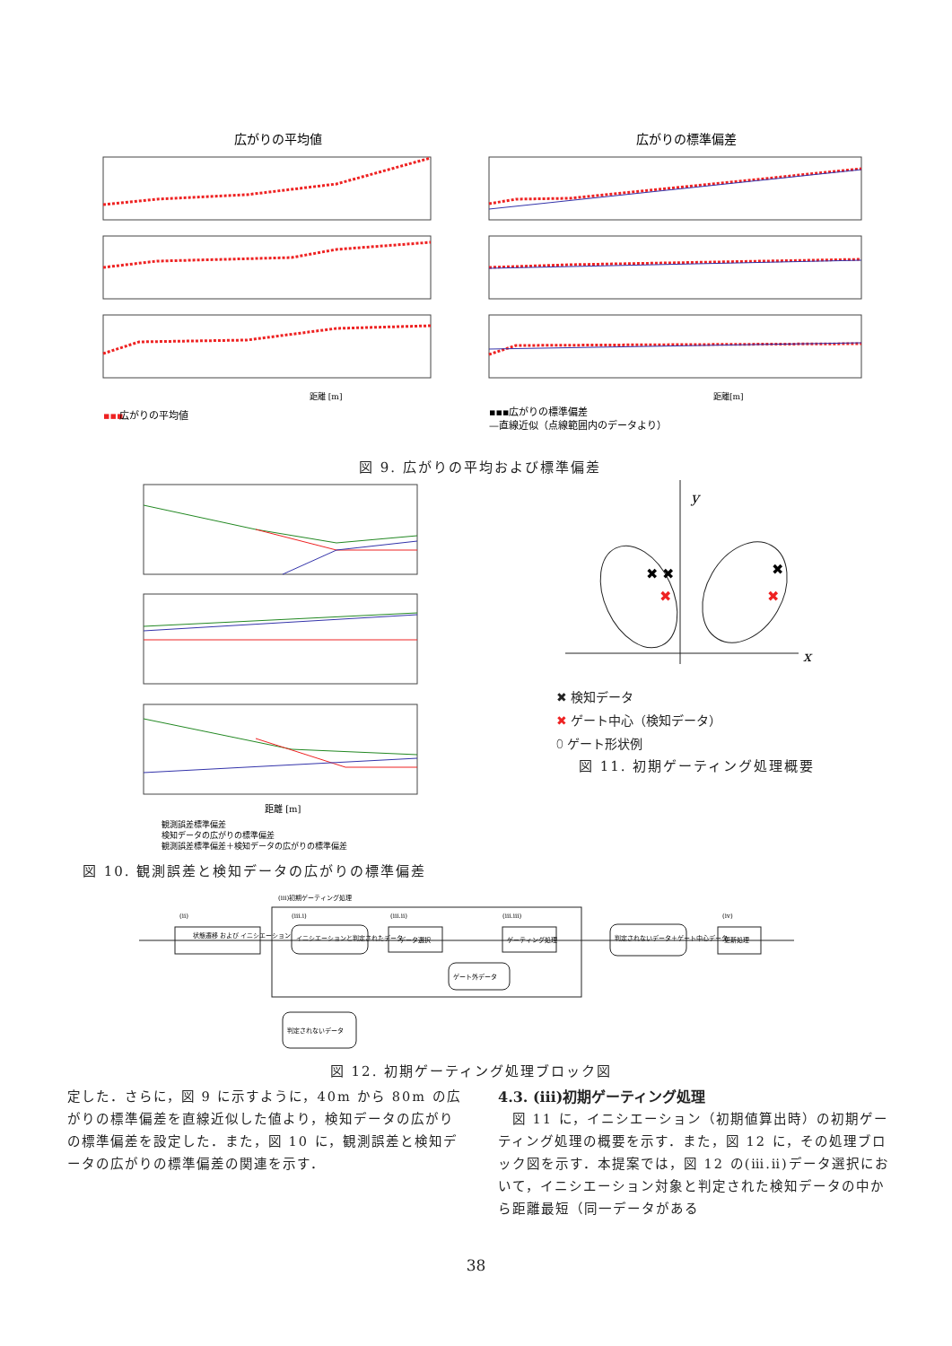広がりの平均値
広がりの標準偏差
距離 [m]
距離[m]
▪▪▪
広がりの平均値
▪▪▪広がりの標準偏差
—直線近似（点線範囲内のデータより）
図 9. 広がりの平均および標準偏差
距離 [m]
観測誤差標準偏差
検知データの広がりの標準偏差
観測誤差標準偏差＋検知データの広がりの標準偏差
図 10. 観測誤差と検知データの広がりの標準偏差
y
x
✖ ✖
✖
✖
✖
✖ 検知データ
✖ ゲート中心（検知データ）
⬯ ゲート形状例
図 11. 初期ゲーティング処理概要
(ⅲ)初期ゲーティング処理
状態遷移 および イニシエーション
イニシエーションと判定されたデータ
データ選択
ゲーティング処理
ゲート外データ
判定されないデータ＋ゲート中心データ
更新処理
判定されないデータ
(ⅱ)
(ⅲ.ⅰ)
(ⅲ.ⅱ)
(ⅲ.ⅲ)
(ⅳ)
図 12. 初期ゲーティング処理ブロック図
定した．さらに，図 9 に示すように，40m から 80m の広がりの標準偏差を直線近似した値より，検知データの広がりの標準偏差を設定した．また，図 10 に，観測誤差と検知データの広がりの標準偏差の関連を示す．
4.3. (ⅲ)初期ゲーティング処理
　図 11 に，イニシエーション（初期値算出時）の初期ゲーティング処理の概要を示す．また，図 12 に，その処理ブロック図を示す．本提案では，図 12 の(ⅲ.ⅱ)データ選択において，イニシエーション対象と判定された検知データの中から距離最短（同一データがある
38